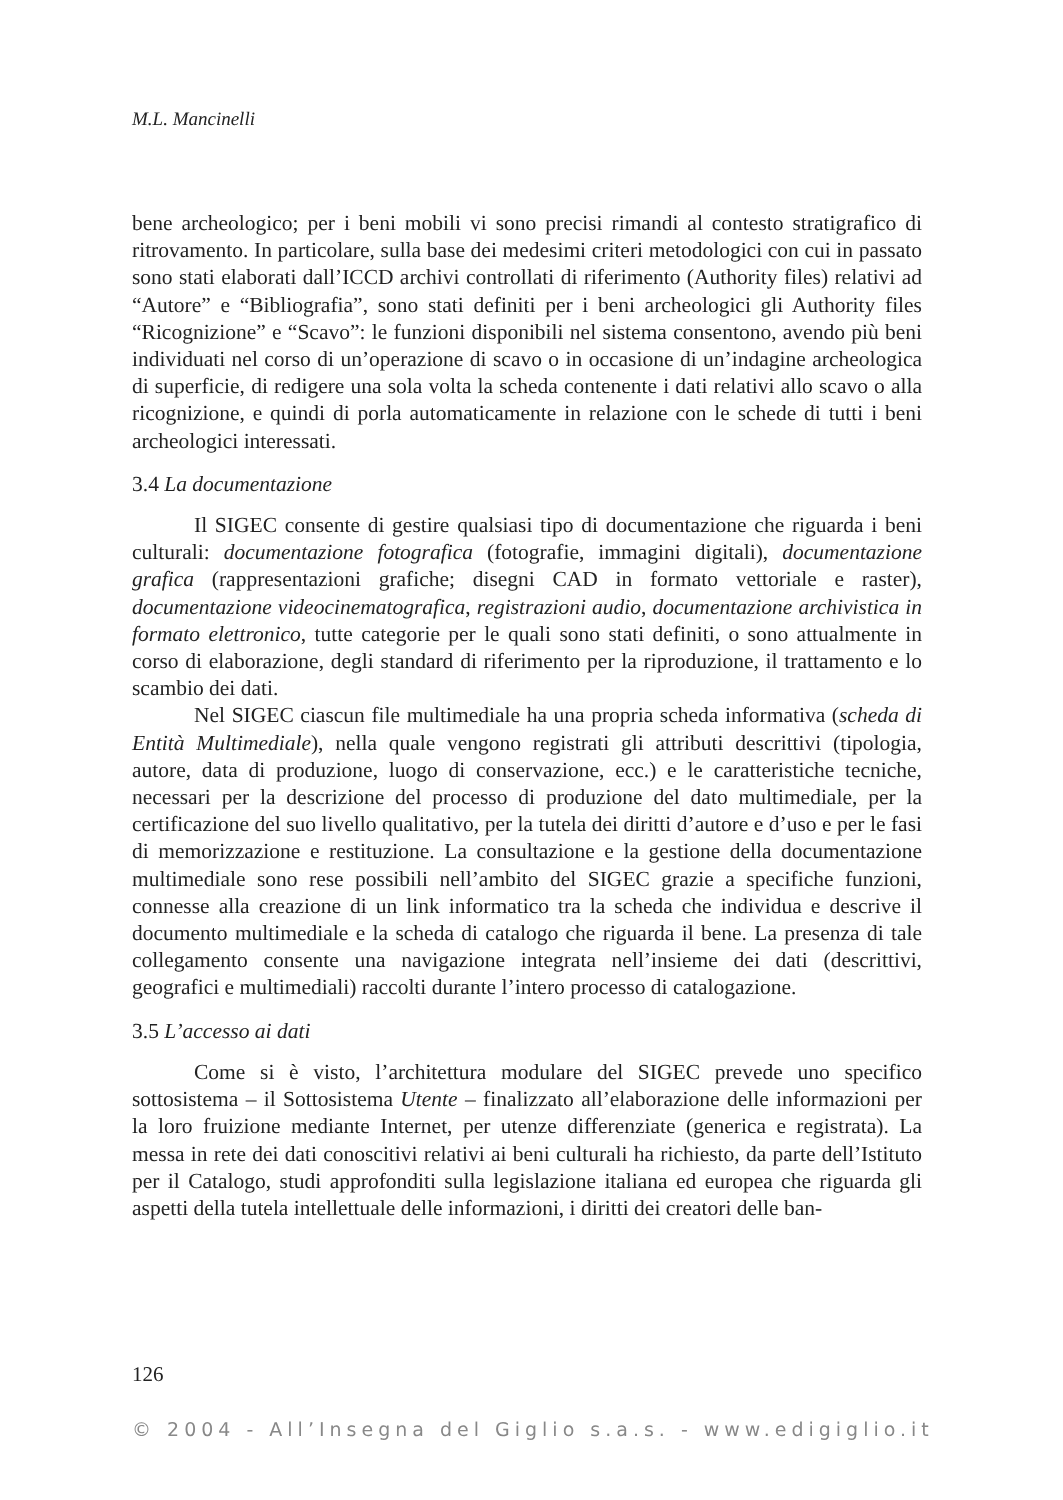M.L. Mancinelli
bene archeologico; per i beni mobili vi sono precisi rimandi al contesto stratigrafico di ritrovamento. In particolare, sulla base dei medesimi criteri metodologici con cui in passato sono stati elaborati dall’ICCD archivi controllati di riferimento (Authority files) relativi ad “Autore” e “Bibliografia”, sono stati definiti per i beni archeologici gli Authority files “Ricognizione” e “Scavo”: le funzioni disponibili nel sistema consentono, avendo più beni individuati nel corso di un’operazione di scavo o in occasione di un’indagine archeologica di superficie, di redigere una sola volta la scheda contenente i dati relativi allo scavo o alla ricognizione, e quindi di porla automaticamente in relazione con le schede di tutti i beni archeologici interessati.
3.4 La documentazione
Il SIGEC consente di gestire qualsiasi tipo di documentazione che riguarda i beni culturali: documentazione fotografica (fotografie, immagini digitali), documentazione grafica (rappresentazioni grafiche; disegni CAD in formato vettoriale e raster), documentazione videocinematografica, registrazioni audio, documentazione archivistica in formato elettronico, tutte categorie per le quali sono stati definiti, o sono attualmente in corso di elaborazione, degli standard di riferimento per la riproduzione, il trattamento e lo scambio dei dati.
Nel SIGEC ciascun file multimediale ha una propria scheda informativa (scheda di Entità Multimediale), nella quale vengono registrati gli attributi descrittivi (tipologia, autore, data di produzione, luogo di conservazione, ecc.) e le caratteristiche tecniche, necessari per la descrizione del processo di produzione del dato multimediale, per la certificazione del suo livello qualitativo, per la tutela dei diritti d’autore e d’uso e per le fasi di memorizzazione e restituzione. La consultazione e la gestione della documentazione multimediale sono rese possibili nell’ambito del SIGEC grazie a specifiche funzioni, connesse alla creazione di un link informatico tra la scheda che individua e descrive il documento multimediale e la scheda di catalogo che riguarda il bene. La presenza di tale collegamento consente una navigazione integrata nell’insieme dei dati (descrittivi, geografici e multimediali) raccolti durante l’intero processo di catalogazione.
3.5 L’accesso ai dati
Come si è visto, l’architettura modulare del SIGEC prevede uno specifico sottosistema – il Sottosistema Utente – finalizzato all’elaborazione delle informazioni per la loro fruizione mediante Internet, per utenze differenziate (generica e registrata). La messa in rete dei dati conoscitivi relativi ai beni culturali ha richiesto, da parte dell’Istituto per il Catalogo, studi approfonditi sulla legislazione italiana ed europea che riguarda gli aspetti della tutela intellettuale delle informazioni, i diritti dei creatori delle ban-
126
© 2004 - All’Insegna del Giglio s.a.s. - www.edigiglio.it